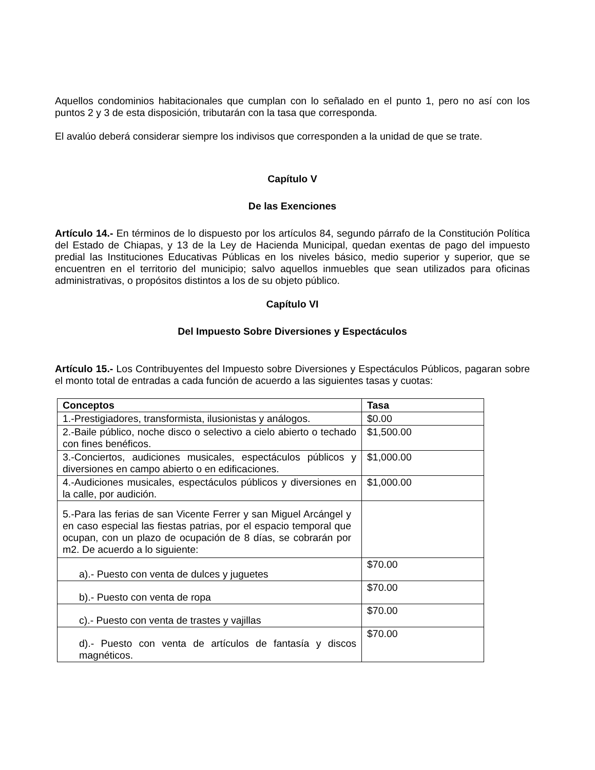Aquellos condominios habitacionales que cumplan con lo señalado en el punto 1, pero no así con los puntos 2 y 3 de esta disposición, tributarán con la tasa que corresponda.
El avalúo deberá considerar siempre los indivisos que corresponden a la unidad de que se trate.
Capítulo V
De las Exenciones
Artículo 14.- En términos de lo dispuesto por los artículos 84, segundo párrafo de la Constitución Política del Estado de Chiapas, y 13 de la Ley de Hacienda Municipal, quedan exentas de pago del impuesto predial las Instituciones Educativas Públicas en los niveles básico, medio superior y superior, que se encuentren en el territorio del municipio; salvo aquellos inmuebles que sean utilizados para oficinas administrativas, o propósitos distintos a los de su objeto público.
Capítulo VI
Del Impuesto Sobre Diversiones y Espectáculos
Artículo 15.- Los Contribuyentes del Impuesto sobre Diversiones y Espectáculos Públicos, pagaran sobre el monto total de entradas a cada función de acuerdo a las siguientes tasas y cuotas:
| Conceptos | Tasa |
| 1.-Prestigiadores, transformista, ilusionistas y análogos. | $0.00 |
| 2.-Baile público, noche disco o selectivo a cielo abierto o techado con fines benéficos. | $1,500.00 |
| 3.-Conciertos, audiciones musicales, espectáculos públicos y diversiones en campo abierto o en edificaciones. | $1,000.00 |
| 4.-Audiciones musicales, espectáculos públicos y diversiones en la calle, por audición. | $1,000.00 |
| 5.-Para las ferias de san Vicente Ferrer y san Miguel Arcángel y en caso especial las fiestas patrias, por el espacio temporal que ocupan, con un plazo de ocupación de 8 días, se cobrarán por m2. De acuerdo a lo siguiente: | |
| a).- Puesto con venta de dulces y juguetes | $70.00 |
| b).- Puesto con venta de ropa | $70.00 |
| c).- Puesto con venta de trastes y vajillas | $70.00 |
| d).- Puesto con venta de artículos de fantasía y discos magnéticos. | $70.00 |